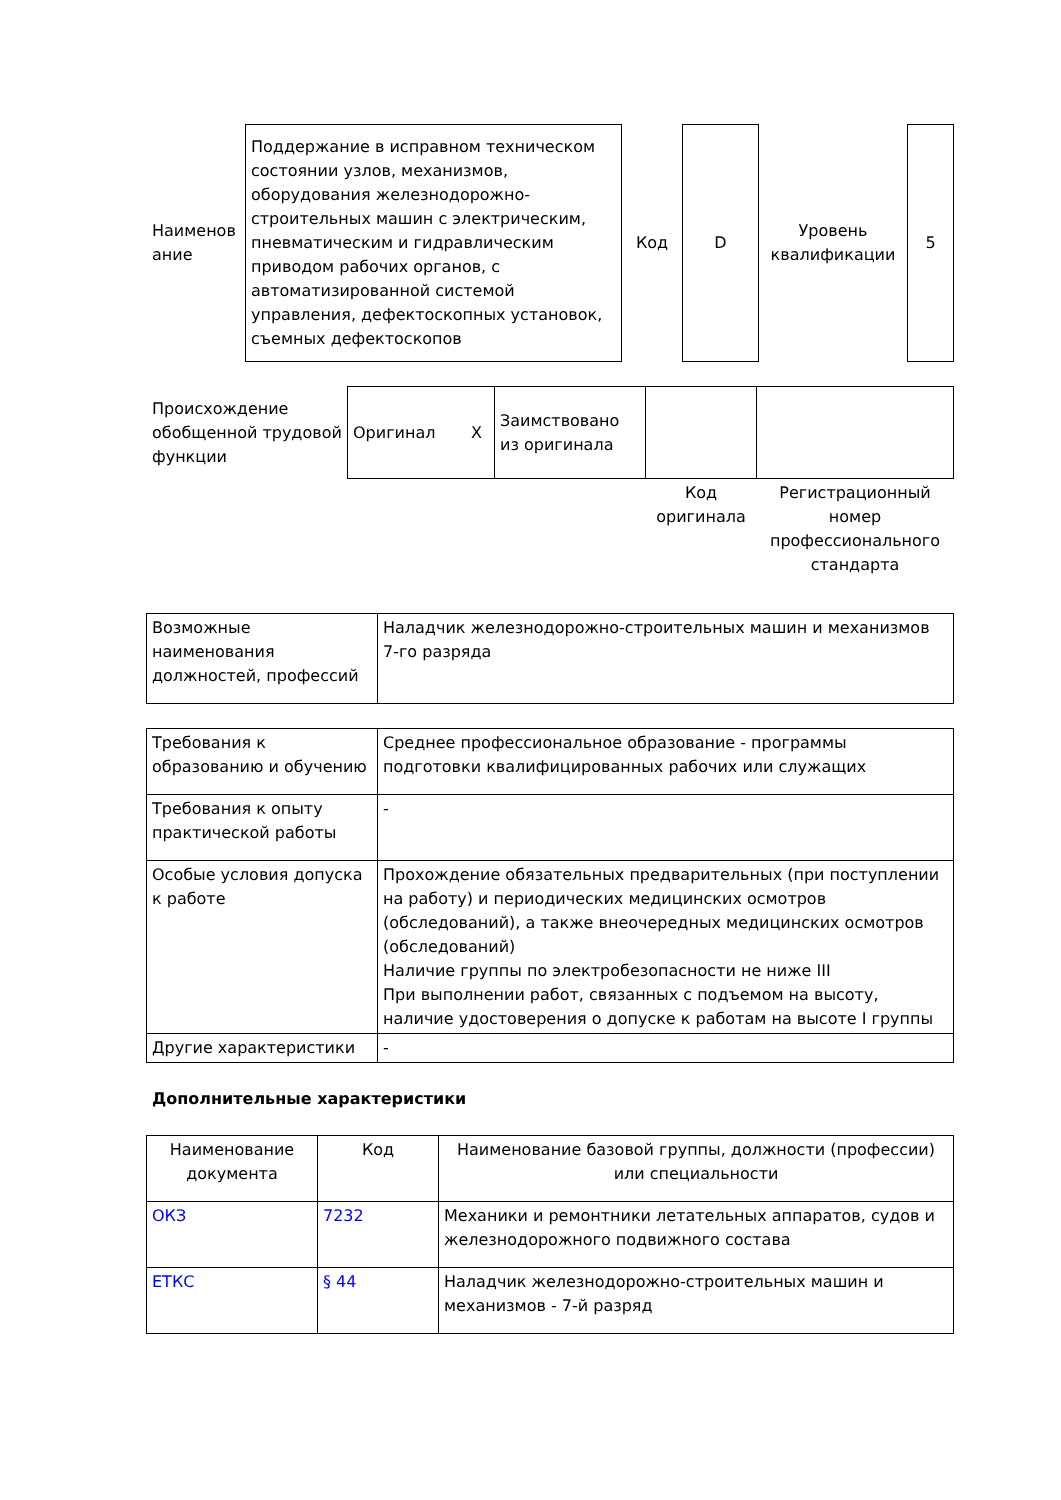| Наименов ание | Поддержание в исправном техническом состоянии узлов, механизмов, оборудования железнодорожно-строительных машин с электрическим, пневматическим и гидравлическим приводом рабочих органов, с автоматизированной системой управления, дефектоскопных установок, съемных дефектоскопов | Код | D | Уровень квалификации | 5 |
| Происхождение обобщенной трудовой функции | Оригинал X | Заимствовано из оригинала | | |
| | | | Код оригинала | Регистрационный номер профессионального стандарта |
| Возможные наименования должностей, профессий | Наладчик железнодорожно-строительных машин и механизмов 7-го разряда |
| Требования к образованию и обучению | Среднее профессиональное образование - программы подготовки квалифицированных рабочих или служащих |
| Требования к опыту практической работы | - |
| Особые условия допуска к работе | Прохождение обязательных предварительных (при поступлении на работу) и периодических медицинских осмотров (обследований), а также внеочередных медицинских осмотров (обследований) Наличие группы по электробезопасности не ниже III При выполнении работ, связанных с подъемом на высоту, наличие удостоверения о допуске к работам на высоте I группы |
| Другие характеристики | - |
Дополнительные характеристики
| Наименование документа | Код | Наименование базовой группы, должности (профессии) или специальности |
| --- | --- | --- |
| ОКЗ | 7232 | Механики и ремонтники летательных аппаратов, судов и железнодорожного подвижного состава |
| ЕТКС | § 44 | Наладчик железнодорожно-строительных машин и механизмов - 7-й разряд |